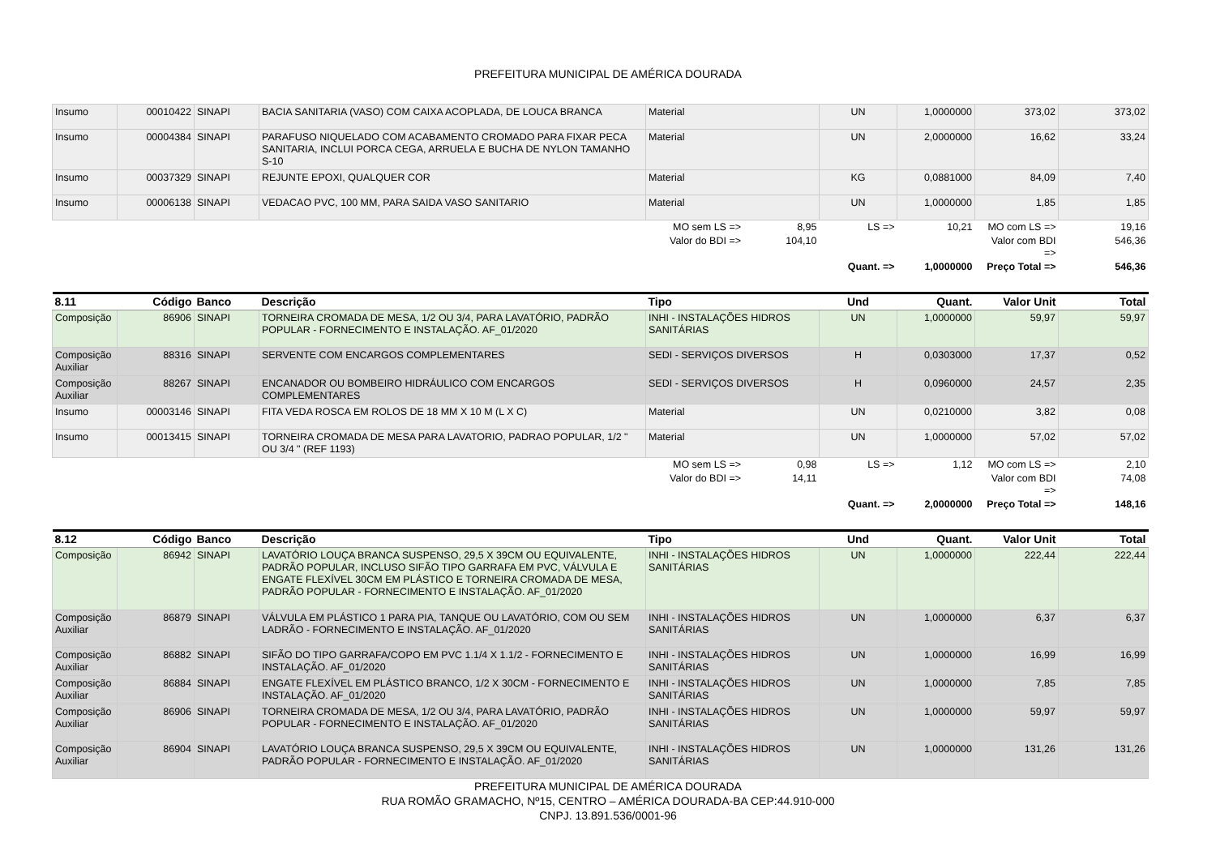PREFEITURA MUNICIPAL DE AMÉRICA DOURADA
| Insumo | 00010422 | SINAPI | BACIA SANITARIA (VASO) COM CAIXA ACOPLADA, DE LOUCA BRANCA | Material | UN | 1,0000000 | 373,02 | 373,02 |
| Insumo | 00004384 | SINAPI | PARAFUSO NIQUELADO COM ACABAMENTO CROMADO PARA FIXAR PECA SANITARIA, INCLUI PORCA CEGA, ARRUELA E BUCHA DE NYLON TAMANHO S-10 | Material | UN | 2,0000000 | 16,62 | 33,24 |
| Insumo | 00037329 | SINAPI | REJUNTE EPOXI, QUALQUER COR | Material | KG | 0,0881000 | 84,09 | 7,40 |
| Insumo | 00006138 | SINAPI | VEDACAO PVC, 100 MM, PARA SAIDA VASO SANITARIO | Material | UN | 1,0000000 | 1,85 | 1,85 |
| | | | | MO sem LS => 8,95 | LS => | 10,21 | MO com LS => | 19,16 |
| | | | | Valor do BDI => 104,10 | | | Valor com BDI => | 546,36 |
| | | | | | Quant. => | 1,0000000 | Preço Total => | 546,36 |
| 8.11 | Código | Banco | Descrição | Tipo | Und | Quant. | Valor Unit | Total |
| --- | --- | --- | --- | --- | --- | --- | --- | --- |
| Composição | 86906 | SINAPI | TORNEIRA CROMADA DE MESA, 1/2 OU 3/4, PARA LAVATÓRIO, PADRÃO POPULAR - FORNECIMENTO E INSTALAÇÃO. AF_01/2020 | INHI - INSTALAÇÕES HIDROS SANITÁRIAS | UN | 1,0000000 | 59,97 | 59,97 |
| Composição Auxiliar | 88316 | SINAPI | SERVENTE COM ENCARGOS COMPLEMENTARES | SEDI - SERVIÇOS DIVERSOS | H | 0,0303000 | 17,37 | 0,52 |
| Composição Auxiliar | 88267 | SINAPI | ENCANADOR OU BOMBEIRO HIDRÁULICO COM ENCARGOS COMPLEMENTARES | SEDI - SERVIÇOS DIVERSOS | H | 0,0960000 | 24,57 | 2,35 |
| Insumo | 00003146 | SINAPI | FITA VEDA ROSCA EM ROLOS DE 18 MM X 10 M (L X C) | Material | UN | 0,0210000 | 3,82 | 0,08 |
| Insumo | 00013415 | SINAPI | TORNEIRA CROMADA DE MESA PARA LAVATORIO, PADRAO POPULAR, 1/2 " OU 3/4 " (REF 1193) | Material | UN | 1,0000000 | 57,02 | 57,02 |
| | | | | MO sem LS => 0,98 | LS => | 1,12 | MO com LS => | 2,10 |
| | | | | Valor do BDI => 14,11 | | | Valor com BDI => | 74,08 |
| | | | | | Quant. => | 2,0000000 | Preço Total => | 148,16 |
| 8.12 | Código | Banco | Descrição | Tipo | Und | Quant. | Valor Unit | Total |
| --- | --- | --- | --- | --- | --- | --- | --- | --- |
| Composição | 86942 | SINAPI | LAVATÓRIO LOUÇA BRANCA SUSPENSO, 29,5 X 39CM OU EQUIVALENTE, PADRÃO POPULAR, INCLUSO SIFÃO TIPO GARRAFA EM PVC, VÁLVULA E ENGATE FLEXÍVEL 30CM EM PLÁSTICO E TORNEIRA CROMADA DE MESA, PADRÃO POPULAR - FORNECIMENTO E INSTALAÇÃO. AF_01/2020 | INHI - INSTALAÇÕES HIDROS SANITÁRIAS | UN | 1,0000000 | 222,44 | 222,44 |
| Composição Auxiliar | 86879 | SINAPI | VÁLVULA EM PLÁSTICO 1 PARA PIA, TANQUE OU LAVATÓRIO, COM OU SEM LADRÃO - FORNECIMENTO E INSTALAÇÃO. AF_01/2020 | INHI - INSTALAÇÕES HIDROS SANITÁRIAS | UN | 1,0000000 | 6,37 | 6,37 |
| Composição Auxiliar | 86882 | SINAPI | SIFÃO DO TIPO GARRAFA/COPO EM PVC 1.1/4 X 1.1/2 - FORNECIMENTO E INSTALAÇÃO. AF_01/2020 | INHI - INSTALAÇÕES HIDROS SANITÁRIAS | UN | 1,0000000 | 16,99 | 16,99 |
| Composição Auxiliar | 86884 | SINAPI | ENGATE FLEXÍVEL EM PLÁSTICO BRANCO, 1/2 X 30CM - FORNECIMENTO E INSTALAÇÃO. AF_01/2020 | INHI - INSTALAÇÕES HIDROS SANITÁRIAS | UN | 1,0000000 | 7,85 | 7,85 |
| Composição Auxiliar | 86906 | SINAPI | TORNEIRA CROMADA DE MESA, 1/2 OU 3/4, PARA LAVATÓRIO, PADRÃO POPULAR - FORNECIMENTO E INSTALAÇÃO. AF_01/2020 | INHI - INSTALAÇÕES HIDROS SANITÁRIAS | UN | 1,0000000 | 59,97 | 59,97 |
| Composição Auxiliar | 86904 | SINAPI | LAVATÓRIO LOUÇA BRANCA SUSPENSO, 29,5 X 39CM OU EQUIVALENTE, PADRÃO POPULAR - FORNECIMENTO E INSTALAÇÃO. AF_01/2020 | INHI - INSTALAÇÕES HIDROS SANITÁRIAS | UN | 1,0000000 | 131,26 | 131,26 |
PREFEITURA MUNICIPAL DE AMÉRICA DOURADA
RUA ROMÃO GRAMACHO, Nº15, CENTRO – AMÉRICA DOURADA-BA CEP:44.910-000
CNPJ. 13.891.536/0001-96